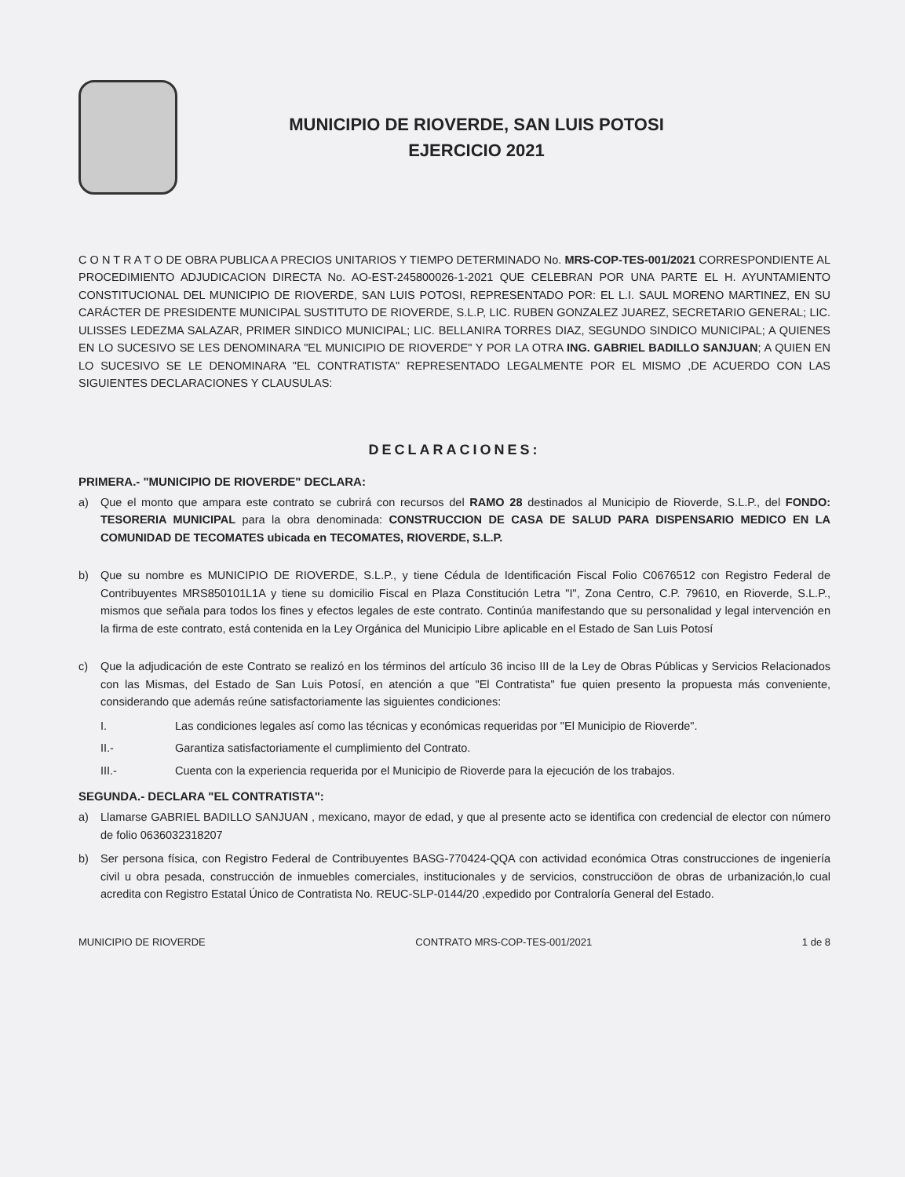MUNICIPIO DE RIOVERDE, SAN LUIS POTOSI
EJERCICIO 2021
C O N T R A T O DE OBRA PUBLICA A PRECIOS UNITARIOS Y TIEMPO DETERMINADO No. MRS-COP-TES-001/2021 CORRESPONDIENTE AL PROCEDIMIENTO ADJUDICACION DIRECTA No. AO-EST-245800026-1-2021 QUE CELEBRAN POR UNA PARTE EL H. AYUNTAMIENTO CONSTITUCIONAL DEL MUNICIPIO DE RIOVERDE, SAN LUIS POTOSI, REPRESENTADO POR: EL L.I. SAUL MORENO MARTINEZ, EN SU CARÁCTER DE PRESIDENTE MUNICIPAL SUSTITUTO DE RIOVERDE, S.L.P, LIC. RUBEN GONZALEZ JUAREZ, SECRETARIO GENERAL; LIC. ULISSES LEDEZMA SALAZAR, PRIMER SINDICO MUNICIPAL; LIC. BELLANIRA TORRES DIAZ, SEGUNDO SINDICO MUNICIPAL; A QUIENES EN LO SUCESIVO SE LES DENOMINARA "EL MUNICIPIO DE RIOVERDE" Y POR LA OTRA ING. GABRIEL BADILLO SANJUAN; A QUIEN EN LO SUCESIVO SE LE DENOMINARA "EL CONTRATISTA" REPRESENTADO LEGALMENTE POR EL MISMO ,DE ACUERDO CON LAS SIGUIENTES DECLARACIONES Y CLAUSULAS:
DECLARACIONES:
PRIMERA.- "MUNICIPIO DE RIOVERDE" DECLARA:
a) Que el monto que ampara este contrato se cubrirá con recursos del RAMO 28 destinados al Municipio de Rioverde, S.L.P., del FONDO: TESORERIA MUNICIPAL para la obra denominada: CONSTRUCCION DE CASA DE SALUD PARA DISPENSARIO MEDICO EN LA COMUNIDAD DE TECOMATES ubicada en TECOMATES, RIOVERDE, S.L.P.
b) Que su nombre es MUNICIPIO DE RIOVERDE, S.L.P., y tiene Cédula de Identificación Fiscal Folio C0676512 con Registro Federal de Contribuyentes MRS850101L1A y tiene su domicilio Fiscal en Plaza Constitución Letra "I", Zona Centro, C.P. 79610, en Rioverde, S.L.P., mismos que señala para todos los fines y efectos legales de este contrato. Continúa manifestando que su personalidad y legal intervención en la firma de este contrato, está contenida en la Ley Orgánica del Municipio Libre aplicable en el Estado de San Luis Potosí
c) Que la adjudicación de este Contrato se realizó en los términos del artículo 36 inciso III de la Ley de Obras Públicas y Servicios Relacionados con las Mismas, del Estado de San Luis Potosí, en atención a que "El Contratista" fue quien presento la propuesta más conveniente, considerando que además reúne satisfactoriamente las siguientes condiciones:
I. Las condiciones legales así como las técnicas y económicas requeridas por "El Municipio de Rioverde".
II.- Garantiza satisfactoriamente el cumplimiento del Contrato.
III.- Cuenta con la experiencia requerida por el Municipio de Rioverde para la ejecución de los trabajos.
SEGUNDA.- DECLARA "EL CONTRATISTA":
a) Llamarse GABRIEL BADILLO SANJUAN , mexicano, mayor de edad, y que al presente acto se identifica con credencial de elector con número de folio 0636032318207
b) Ser persona física, con Registro Federal de Contribuyentes BASG-770424-QQA con actividad económica Otras construcciones de ingeniería civil u obra pesada, construcción de inmuebles comerciales, institucionales y de servicios, construcciöon de obras de urbanización,lo cual acredita con Registro Estatal Único de Contratista No. REUC-SLP-0144/20 ,expedido por Contraloría General del Estado.
MUNICIPIO DE RIOVERDE CONTRATO MRS-COP-TES-001/2021 1 de 8